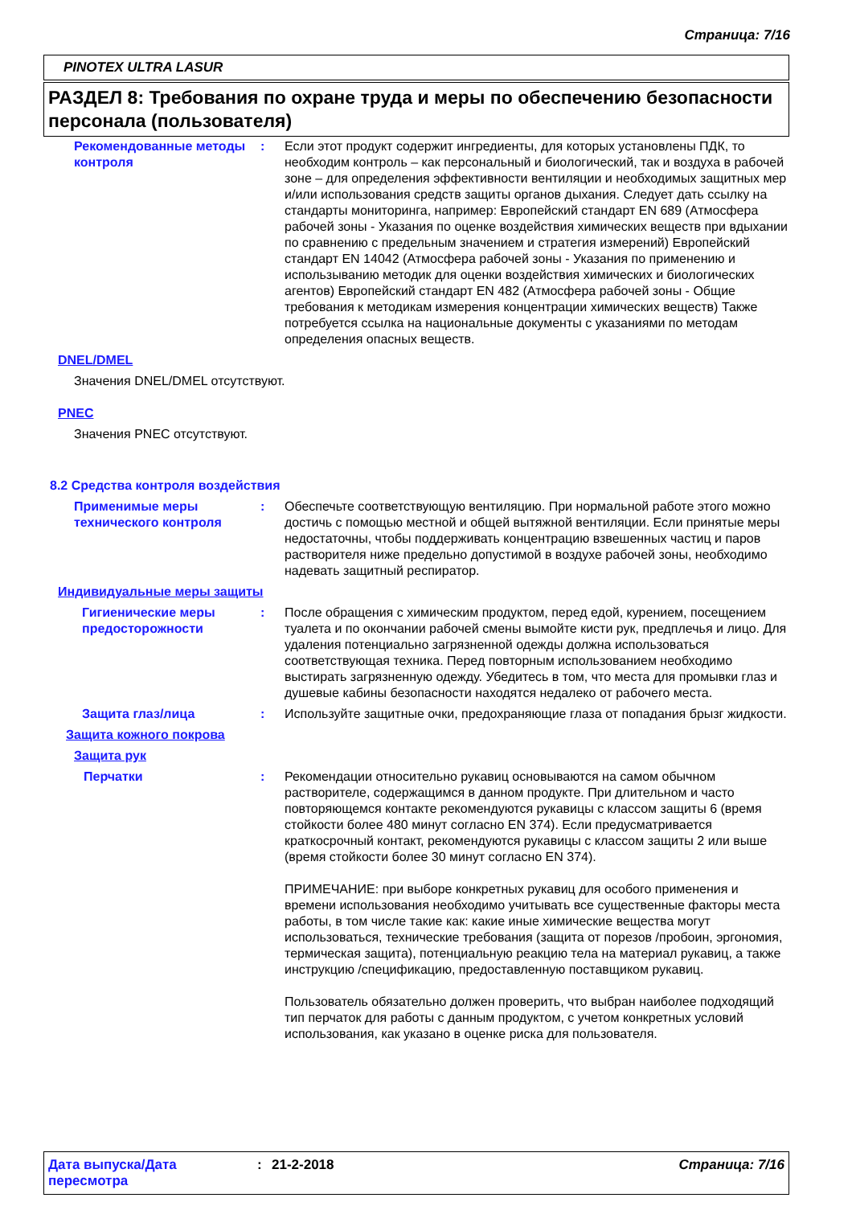Страница: 7/16
PINOTEX ULTRA LASUR
РАЗДЕЛ 8: Требования по охране труда и меры по обеспечению безопасности персонала (пользователя)
Рекомендованные методы контроля
: Если этот продукт содержит ингредиенты, для которых установлены ПДК, то необходим контроль – как персональный и биологический, так и воздуха в рабочей зоне – для определения эффективности вентиляции и необходимых защитных мер и/или использования средств защиты органов дыхания. Следует дать ссылку на стандарты мониторинга, например: Европейский стандарт EN 689 (Атмосфера рабочей зоны - Указания по оценке воздействия химических веществ при вдыхании по сравнению с предельным значением и стратегия измерений) Европейский стандарт EN 14042 (Атмосфера рабочей зоны - Указания по применению и использыванию методик для оценки воздействия химических и биологических агентов) Европейский стандарт EN 482 (Атмосфера рабочей зоны - Общие требования к методикам измерения концентрации химических веществ) Также потребуется ссылка на национальные документы с указаниями по методам определения опасных веществ.
DNEL/DMEL
Значения DNEL/DMEL отсутствуют.
PNEC
Значения PNEC отсутствуют.
8.2 Средства контроля воздействия
Применимые меры технического контроля
: Обеспечьте соответствующую вентиляцию. При нормальной работе этого можно достичь с помощью местной и общей вытяжной вентиляции. Если принятые меры недостаточны, чтобы поддерживать концентрацию взвешенных частиц и паров растворителя ниже предельно допустимой в воздухе рабочей зоны, необходимо надевать защитный респиратор.
Индивидуальные меры защиты
Гигиенические меры предосторожности
: После обращения с химическим продуктом, перед едой, курением, посещением туалета и по окончании рабочей смены вымойте кисти рук, предплечья и лицо. Для удаления потенциально загрязненной одежды должна использоваться соответствующая техника. Перед повторным использованием необходимо выстирать загрязненную одежду. Убедитесь в том, что места для промывки глаз и душевые кабины безопасности находятся недалеко от рабочего места.
Защита глаз/лица : Используйте защитные очки, предохраняющие глаза от попадания брызг жидкости.
Защита кожного покрова
Защита рук
Перчатки : Рекомендации относительно рукавиц основываются на самом обычном растворителе, содержащимся в данном продукте. При длительном и часто повторяющемся контакте рекомендуются рукавицы с классом защиты 6 (время стойкости более 480 минут согласно EN 374). Если предусматривается краткосрочный контакт, рекомендуются рукавицы с классом защиты 2 или выше (время стойкости более 30 минут согласно EN 374).
ПРИМЕЧАНИЕ: при выборе конкретных рукавиц для особого применения и времени использования необходимо учитывать все существенные факторы места работы, в том числе такие как: какие иные химические вещества могут использоваться, технические требования (защита от порезов /пробоин, эргономия, термическая защита), потенциальную реакцию тела на материал рукавиц, а также инструкцию /спецификацию, предоставленную поставщиком рукавиц.
Пользователь обязательно должен проверить, что выбран наиболее подходящий тип перчаток для работы с данным продуктом, с учетом конкретных условий использования, как указано в оценке риска для пользователя.
Дата выпуска/Дата пересмотра
: 21-2-2018 Страница: 7/16